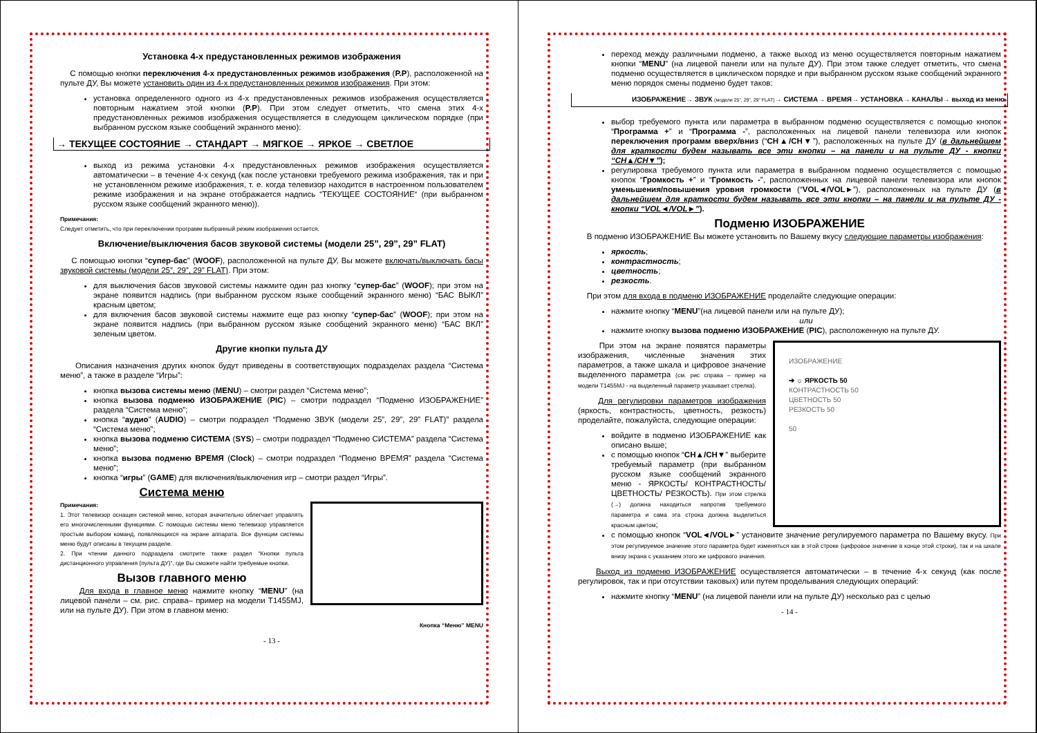Установка 4-х предустановленных режимов изображения
С помощью кнопки переключения 4-х предустановленных режимов изображения (P.P), расположенной на пульте ДУ, Вы можете установить один из 4-х предустановленных режимов изображения. При этом:
установка определенного одного из 4-х предустановленных режимов изображения осуществляется повторным нажатием этой кнопки (P.P). При этом следует отметить, что смена этих 4-х предустановленных режимов изображения осуществляется в следующем циклическом порядке (при выбранном русском языке сообщений экранного меню):
→ ТЕКУЩЕЕ СОСТОЯНИЕ → СТАНДАРТ → МЯГКОЕ → ЯРКОЕ → СВЕТЛОЕ
выход из режима установки 4-х предустановленных режимов изображения осуществляется автоматически – в течение 4-х секунд (как после установки требуемого режима изображения, так и при не установленном режиме изображения, т. е. когда телевизор находится в настроенном пользователем режиме изображения и на экране отображается надпись “ТЕКУЩЕЕ СОСТОЯНИЕ“ (при выбранном русском языке сообщений экранного меню)).
Примечания:
Следует отметить, что при переключении программ выбранный режим изображения остается.
Включение/выключения басов звуковой системы (модели 25”, 29”, 29” FLAT)
С помощью кнопки “супер-бас” (WOOF), расположенной на пульте ДУ, Вы можете включать/выключать басы звуковой системы (модели 25”, 29”, 29” FLAT). При этом:
для выключения басов звуковой системы нажмите один раз кнопку “супер-бас” (WOOF); при этом на экране появится надпись (при выбранном русском языке сообщений экранного меню) “БАС ВЫКЛ” красным цветом;
для включения басов звуковой системы нажмите еще раз кнопку “супер-бас” (WOOF); при этом на экране появится надпись (при выбранном русском языке сообщений экранного меню) “БАС ВКЛ” зеленым цветом.
Другие кнопки пульта ДУ
Описания назначения других кнопок будут приведены в соответствующих подразделах раздела “Система меню”, а также в разделе “Игры”:
кнопка вызова системы меню (MENU) – смотри раздел “Система меню”;
кнопка вызова подменю ИЗОБРАЖЕНИЕ (PIC) – смотри подраздел “Подменю ИЗОБРАЖЕНИЕ” раздела “Система меню”;
кнопка “аудио” (AUDIO) – смотри подраздел “Подменю ЗВУК (модели 25”, 29”, 29” FLAT)” раздела “Система меню”;
кнопка вызова подменю СИСТЕМА (SYS) – смотри подраздел “Подменю СИСТЕМА” раздела “Система меню”;
кнопка вызова подменю ВРЕМЯ (Clock) – смотри подраздел “Подменю ВРЕМЯ” раздела “Система меню”;
кнопка “игры” (GAME) для включения/выключения игр – смотри раздел “Игры”.
Система меню
Примечания:
1. Этот телевизор оснащен системой меню, которая значительно облегчает управлять его многочисленными функциями. С помощью системы меню телевизор управляется простым выбором команд, появляющихся на экране аппарата. Все функции системы меню будут описаны в текущем разделе.
2. При чтении данного подраздела смотрите также раздел “Кнопки пульта дистанционного управления (пульта ДУ)”, где Вы сможете найти требуемые кнопки.
Вызов главного меню
Для входа в главное меню нажмите кнопку “MENU” (на лицевой панели – см. рис. справа– пример на модели T1455MJ, или на пульте ДУ). При этом в главном меню:
Кнопка “Меню” MENU
- 13 -
переход между различными подменю, а также выход из меню осуществляется повторным нажатием кнопки “MENU” (на лицевой панели или на пульте ДУ). При этом также следует отметить, что смена подменю осуществляется в циклическом порядке и при выбранном русском языке сообщений экранного меню порядок смены подменю будет таков:
ИЗОБРАЖЕНИЕ→ ЗВУК (модели 25”, 29”, 29” FLAT)→ СИСТЕМА→ ВРЕМЯ→ УСТАНОВКА→ КАНАЛЫ→ выход из меню
выбор требуемого пункта или параметра в выбранном подменю осуществляется с помощью кнопок “Программа +” и “Программа -”, расположенных на лицевой панели телевизора или кнопок переключения программ вверх/вниз (“CH▲/CH▼”), расположенных на пульте ДУ (в дальнейшем для краткости будем называть все эти кнопки – на панели и на пульте ДУ - кнопки “CH▲/CH▼”);
регулировка требуемого пункта или параметра в выбранном подменю осуществляется с помощью кнопок “Громкость +” и “Громкость -”, расположенных на лицевой панели телевизора или кнопок уменьшения/повышения уровня громкости (“VOL◄/VOL►”), расположенных на пульте ДУ (в дальнейшем для краткости будем называть все эти кнопки – на панели и на пульте ДУ - кнопки “VOL◄/VOL►”).
Подменю ИЗОБРАЖЕНИЕ
В подменю ИЗОБРАЖЕНИЕ Вы можете установить по Вашему вкусу следующие параметры изображения:
яркость;
контрастность;
цветность;
резкость.
При этом для входа в подменю ИЗОБРАЖЕНИЕ проделайте следующие операции:
нажмите кнопку “MENU”(на лицевой панели или на пульте ДУ);
или
нажмите кнопку вызова подменю ИЗОБРАЖЕНИЕ (PIC), расположенную на пульте ДУ.
ИЗОБРАЖЕНИЕ
➔ ☼ ЯРКОСТЬ 50
КОНТРАСТНОСТЬ 50
ЦВЕТНОСТЬ 50
РЕЗКОСТЬ 50
50
При этом на экране появятся параметры изображения, численные значения этих параметров, а также шкала и цифровое значение выделенного параметра (см. рис справа – пример на модели T1455MJ - на выделенный параметр указывает стрелка).
Для регулировки параметров изображения (яркость, контрастность, цветность, резкость) проделайте, пожалуйста, следующие операции:
войдите в подменю ИЗОБРАЖЕНИЕ как описано выше;
с помощью кнопок “CH▲/CH▼” выберите требуемый параметр (при выбранном русском языке сообщений экранного меню - ЯРКОСТЬ/ КОНТРАСТНОСТЬ/ ЦВЕТНОСТЬ/ РЕЗКОСТЬ). При этом стрелка (→) должна находиться напротив требуемого параметра и сама эта строка должна выделиться красным цветом;
с помощью кнопок “VOL◄/VOL►” установите значение регулируемого параметра по Вашему вкусу. При этом регулируемое значение этого параметра будет изменяться как в этой строке (цифровое значение в конце этой строки), так и на шкале внизу экрана с указанием этого же цифрового значения.
Выход из подменю ИЗОБРАЖЕНИЕ осуществляется автоматически – в течение 4-х секунд (как после регулировок, так и при отсутствии таковых) или путем проделывания следующих операций:
нажмите кнопку “MENU” (на лицевой панели или на пульте ДУ) несколько раз с целью
- 14 -